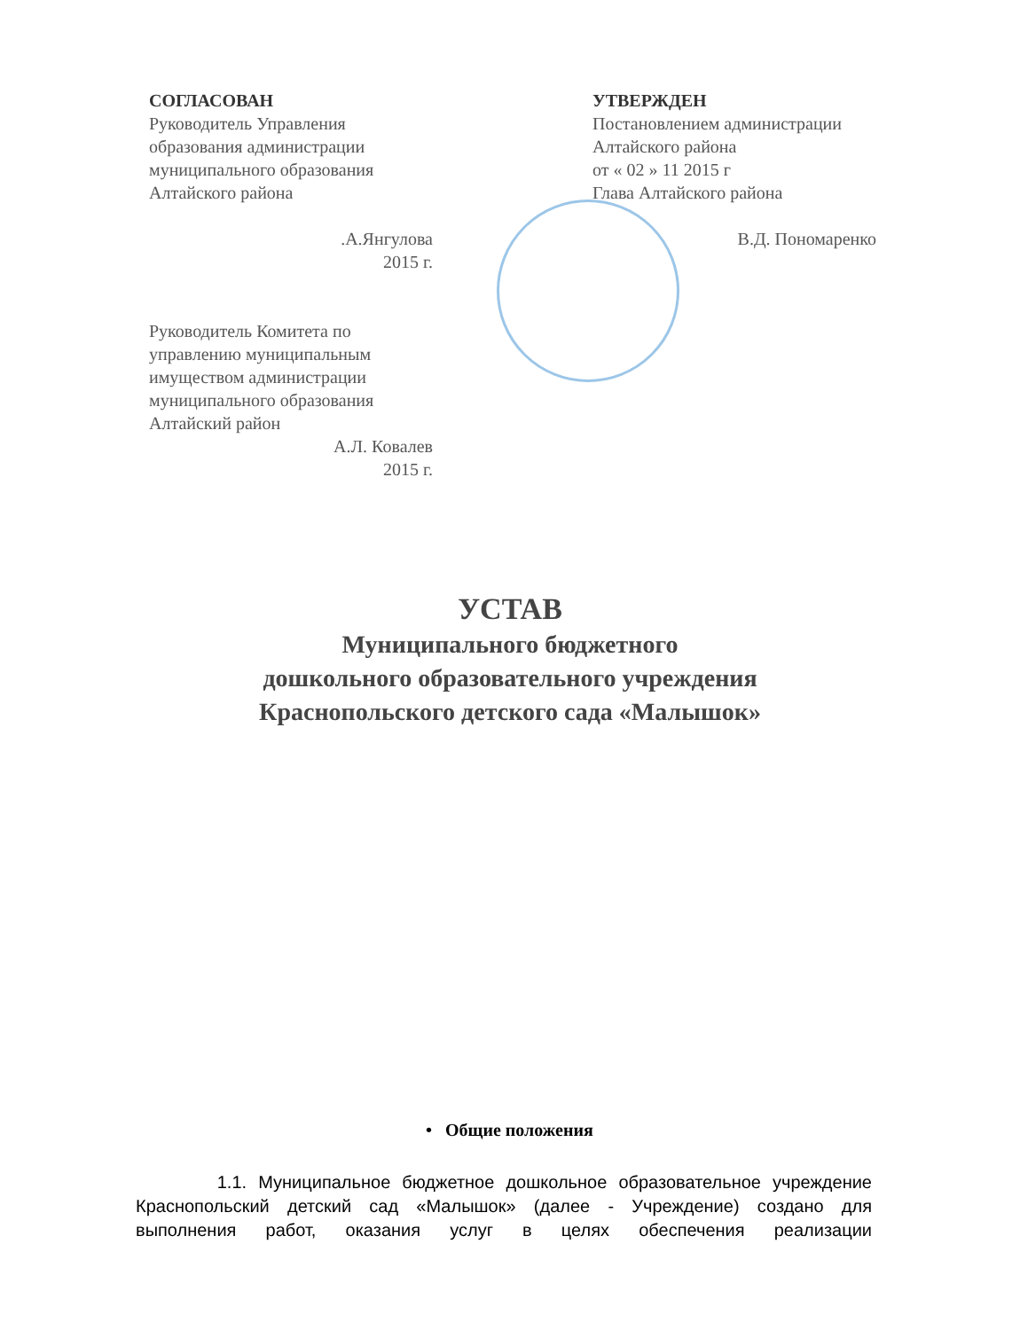СОГЛАСОВАН
Руководитель Управления образования администрации муниципального образования Алтайского района
.А.Янгулова
2015 г.
Руководитель Комитета по управлению муниципальным имуществом администрации муниципального образования Алтайский район
А.Л. Ковалев
2015 г.
УТВЕРЖДЕН
Постановлением администрации Алтайского района
от « 02 » 11 2015 г
Глава Алтайского района
В.Д. Пономаренко
УСТАВ
Муниципального бюджетного
дошкольного образовательного учреждения
Краснопольского детского сада «Малышок»
• Общие положения
1.1. Муниципальное бюджетное дошкольное образовательное учреждение Краснопольский детский сад «Малышок» (далее - Учреждение) создано для выполнения работ, оказания услуг в целях обеспечения реализации